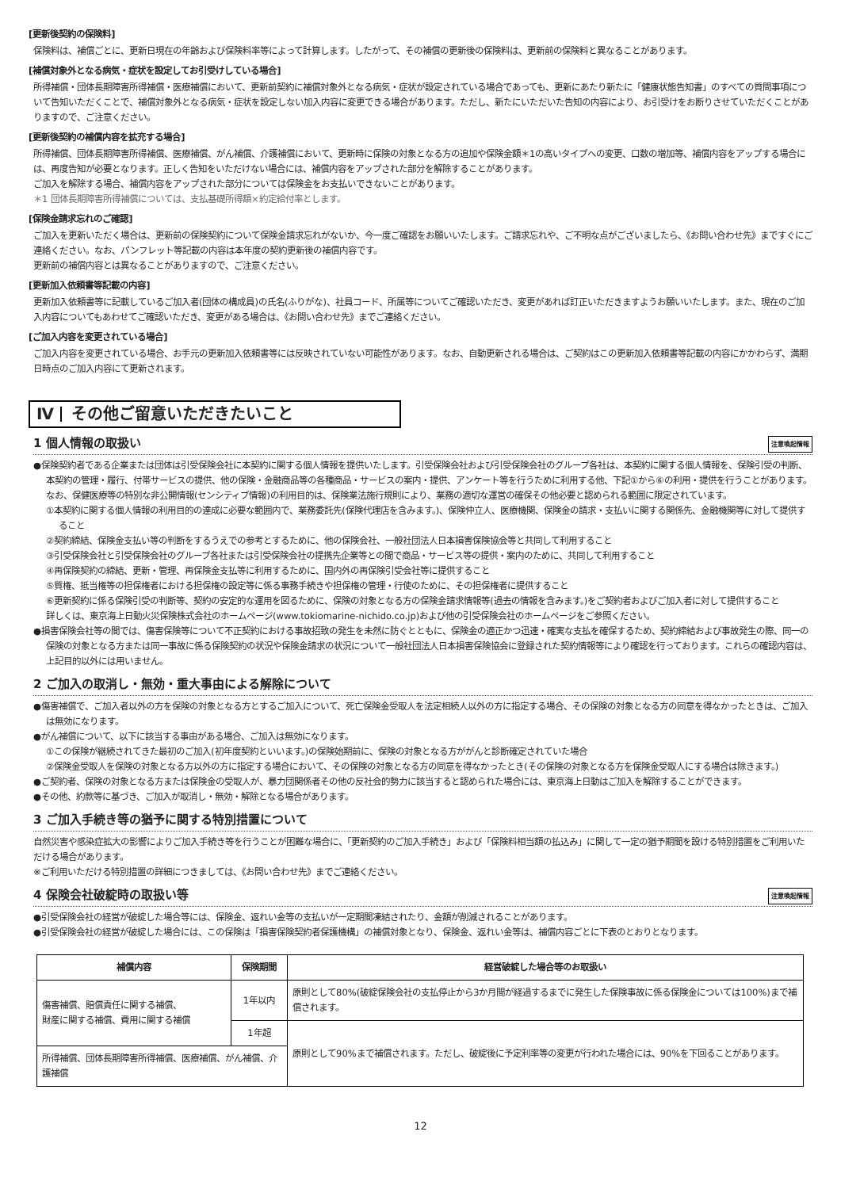[更新後契約の保険料]
保険料は、補償ごとに、更新日現在の年齢および保険料率等によって計算します。したがって、その補償の更新後の保険料は、更新前の保険料と異なることがあります。
[補償対象外となる病気・症状を設定してお引受けしている場合]
所得補償・団体長期障害所得補償・医療補償において、更新前契約に補償対象外となる病気・症状が設定されている場合であっても、更新にあたり新たに「健康状態告知書」のすべての質問事項について告知いただくことで、補償対象外となる病気・症状を設定しない加入内容に変更できる場合があります。ただし、新たにいただいた告知の内容により、お引受けをお断りさせていただくことがありますので、ご注意ください。
[更新後契約の補償内容を拡充する場合]
所得補償、団体長期障害所得補償、医療補償、がん補償、介護補償において、更新時に保険の対象となる方の追加や保険金額＊1の高いタイプへの変更、口数の増加等、補償内容をアップする場合には、再度告知が必要となります。正しく告知をいただけない場合には、補償内容をアップされた部分を解除することがあります。
ご加入を解除する場合、補償内容をアップされた部分については保険金をお支払いできないことがあります。
＊1 団体長期障害所得補償については、支払基礎所得額×約定給付率とします。
[保険金請求忘れのご確認]
ご加入を更新いただく場合は、更新前の保険契約について保険金請求忘れがないか、今一度ご確認をお願いいたします。ご請求忘れや、ご不明な点がございましたら、《お問い合わせ先》まですぐにご連絡ください。なお、パンフレット等記載の内容は本年度の契約更新後の補償内容です。
更新前の補償内容とは異なることがありますので、ご注意ください。
[更新加入依頼書等記載の内容]
更新加入依頼書等に記載しているご加入者(団体の構成員)の氏名(ふりがな)、社員コード、所属等についてご確認いただき、変更があれば訂正いただきますようお願いいたします。また、現在のご加入内容についてもあわせてご確認いただき、変更がある場合は、《お問い合わせ先》までご連絡ください。
[ご加入内容を変更されている場合]
ご加入内容を変更されている場合、お手元の更新加入依頼書等には反映されていない可能性があります。なお、自動更新される場合は、ご契約はこの更新加入依頼書等記載の内容にかかわらず、満期日時点のご加入内容にて更新されます。
Ⅳ その他ご留意いただきたいこと
1 個人情報の取扱い 注意喚起情報
●保険契約者である企業または団体は引受保険会社に本契約に関する個人情報を提供いたします。引受保険会社および引受保険会社のグループ各社は、本契約に関する個人情報を、保険引受の判断、本契約の管理・履行、付帯サービスの提供、他の保険・金融商品等の各種商品・サービスの案内・提供、アンケート等を行うために利用する他、下記①から⑥の利用・提供を行うことがあります。なお、保健医療等の特別な非公開情報(センシティブ情報)の利用目的は、保険業法施行規則により、業務の適切な運営の確保その他必要と認められる範囲に限定されています。
①本契約に関する個人情報の利用目的の達成に必要な範囲内で、業務委託先(保険代理店を含みます。)、保険仲立人、医療機関、保険金の請求・支払いに関する関係先、金融機関等に対して提供すること
②契約締結、保険金支払い等の判断をするうえでの参考とするために、他の保険会社、一般社団法人日本損害保険協会等と共同して利用すること
③引受保険会社と引受保険会社のグループ各社または引受保険会社の提携先企業等との間で商品・サービス等の提供・案内のために、共同して利用すること
④再保険契約の締結、更新・管理、再保険金支払等に利用するために、国内外の再保険引受会社等に提供すること
⑤質権、抵当権等の担保権者における担保権の設定等に係る事務手続きや担保権の管理・行使のために、その担保権者に提供すること
⑥更新契約に係る保険引受の判断等、契約の安定的な運用を図るために、保険の対象となる方の保険金請求情報等(過去の情報を含みます。)をご契約者およびご加入者に対して提供すること
詳しくは、東京海上日動火災保険株式会社のホームページ(www.tokiomarine-nichido.co.jp)および他の引受保険会社のホームページをご参照ください。
●損害保険会社等の間では、傷害保険等について不正契約における事故招致の発生を未然に防ぐとともに、保険金の適正かつ迅速・確実な支払を確保するため、契約締結および事故発生の際、同一の保険の対象となる方または同一事故に係る保険契約の状況や保険金請求の状況について一般社団法人日本損害保険協会に登録された契約情報等により確認を行っております。これらの確認内容は、上記目的以外には用いません。
2 ご加入の取消し・無効・重大事由による解除について
●傷害補償で、ご加入者以外の方を保険の対象となる方とするご加入について、死亡保険金受取人を法定相続人以外の方に指定する場合、その保険の対象となる方の同意を得なかったときは、ご加入は無効になります。
●がん補償について、以下に該当する事由がある場合、ご加入は無効になります。
①この保険が継続されてきた最初のご加入(初年度契約といいます。)の保険始期前に、保険の対象となる方ががんと診断確定されていた場合
②保険金受取人を保険の対象となる方以外の方に指定する場合において、その保険の対象となる方の同意を得なかったとき(その保険の対象となる方を保険金受取人にする場合は除きます。)
●ご契約者、保険の対象となる方または保険金の受取人が、暴力団関係者その他の反社会的勢力に該当すると認められた場合には、東京海上日動はご加入を解除することができます。
●その他、約款等に基づき、ご加入が取消し・無効・解除となる場合があります。
3 ご加入手続き等の猶予に関する特別措置について
自然災害や感染症拡大の影響によりご加入手続き等を行うことが困難な場合に、「更新契約のご加入手続き」および「保険料相当額の払込み」に関して一定の猶予期間を設ける特別措置をご利用いただける場合があります。
※ご利用いただける特別措置の詳細につきましては、《お問い合わせ先》までご連絡ください。
4 保険会社破綻時の取扱い等 注意喚起情報
●引受保険会社の経営が破綻した場合等には、保険金、返れい金等の支払いが一定期間凍結されたり、金額が削減されることがあります。
●引受保険会社の経営が破綻した場合には、この保険は「損害保険契約者保護機構」の補償対象となり、保険金、返れい金等は、補償内容ごとに下表のとおりとなります。
| 補償内容 | 保険期間 | 経営破綻した場合等のお取扱い |
| --- | --- | --- |
| 傷害補償、賠償責任に関する補償、 財産に関する補償、費用に関する補償 | 1年以内 | 原則として80%(破綻保険会社の支払停止から3か月間が経過するまでに発生した保険事故に係る保険金については100%)まで補償されます。 |
| | 1年超 | 原則として90%まで補償されます。ただし、破綻後に予定利率等の変更が行われた場合には、90%を下回ることがあります。 |
| 所得補償、団体長期障害所得補償、医療補償、がん補償、介護補償 | | |
12